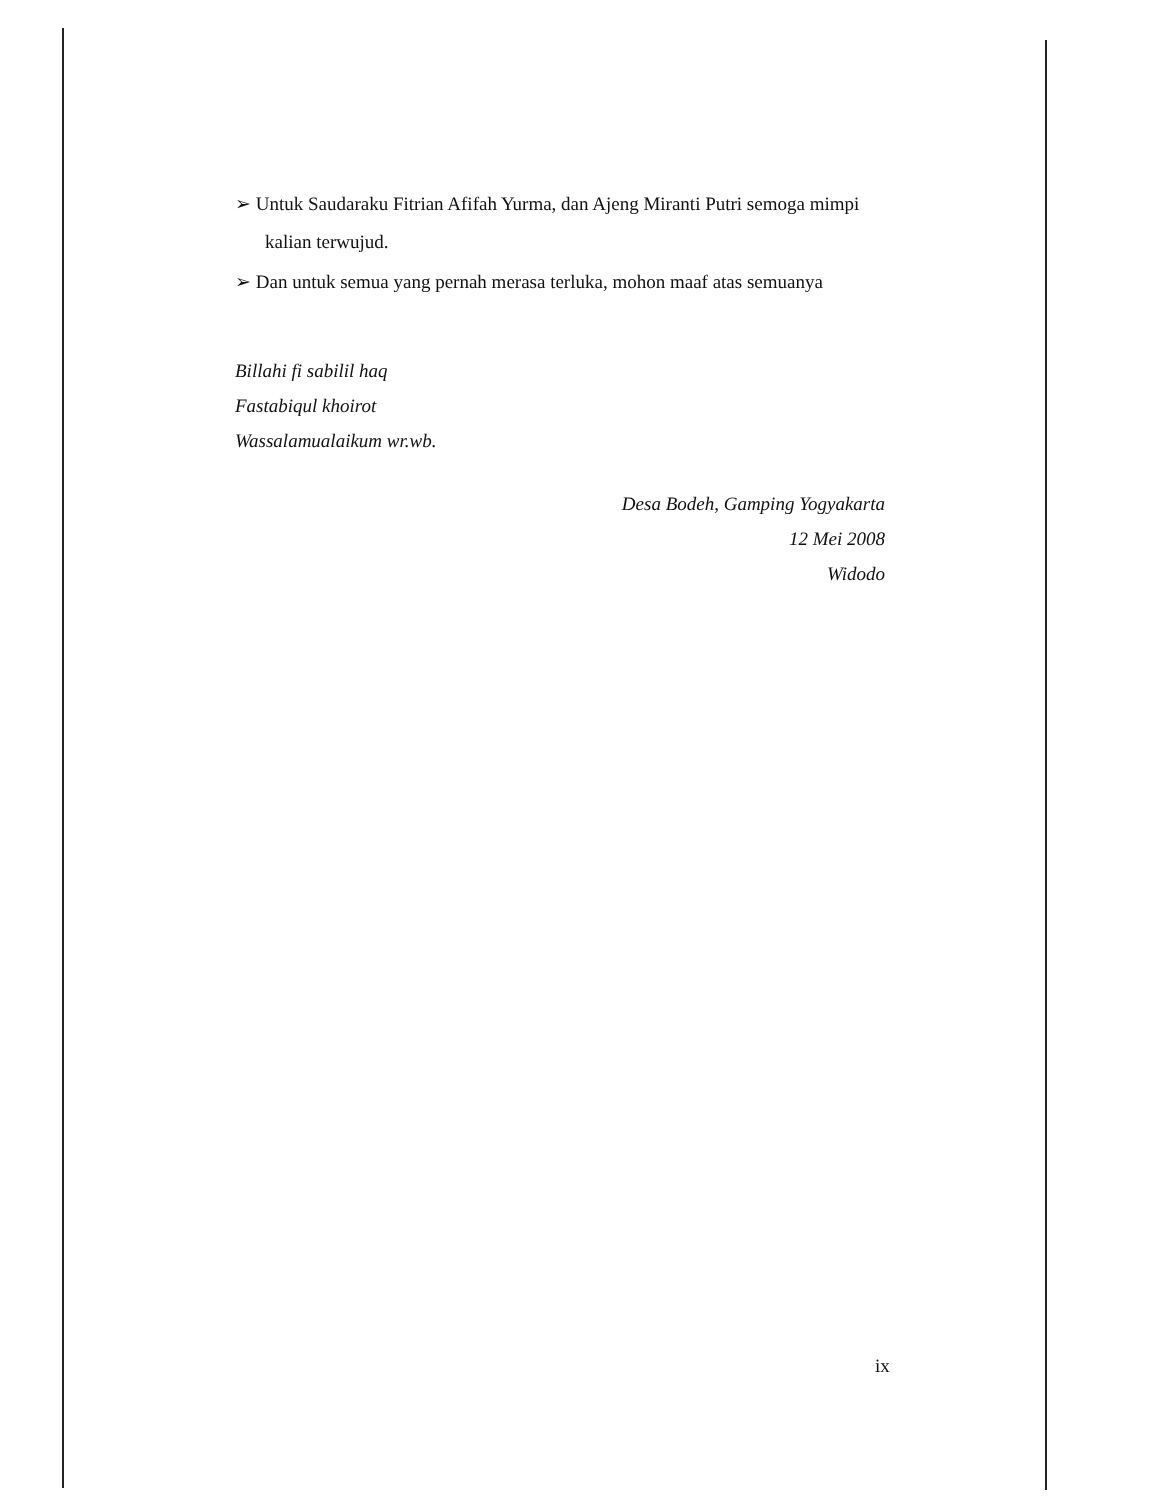➢ Untuk Saudaraku Fitrian Afifah Yurma, dan Ajeng Miranti Putri semoga mimpi kalian terwujud.
➢ Dan untuk semua yang pernah merasa terluka, mohon maaf atas semuanya
Billahi fi sabilil haq
Fastabiqul khoirot
Wassalamualaikum wr.wb.
Desa Bodeh, Gamping Yogyakarta
12 Mei 2008
Widodo
ix